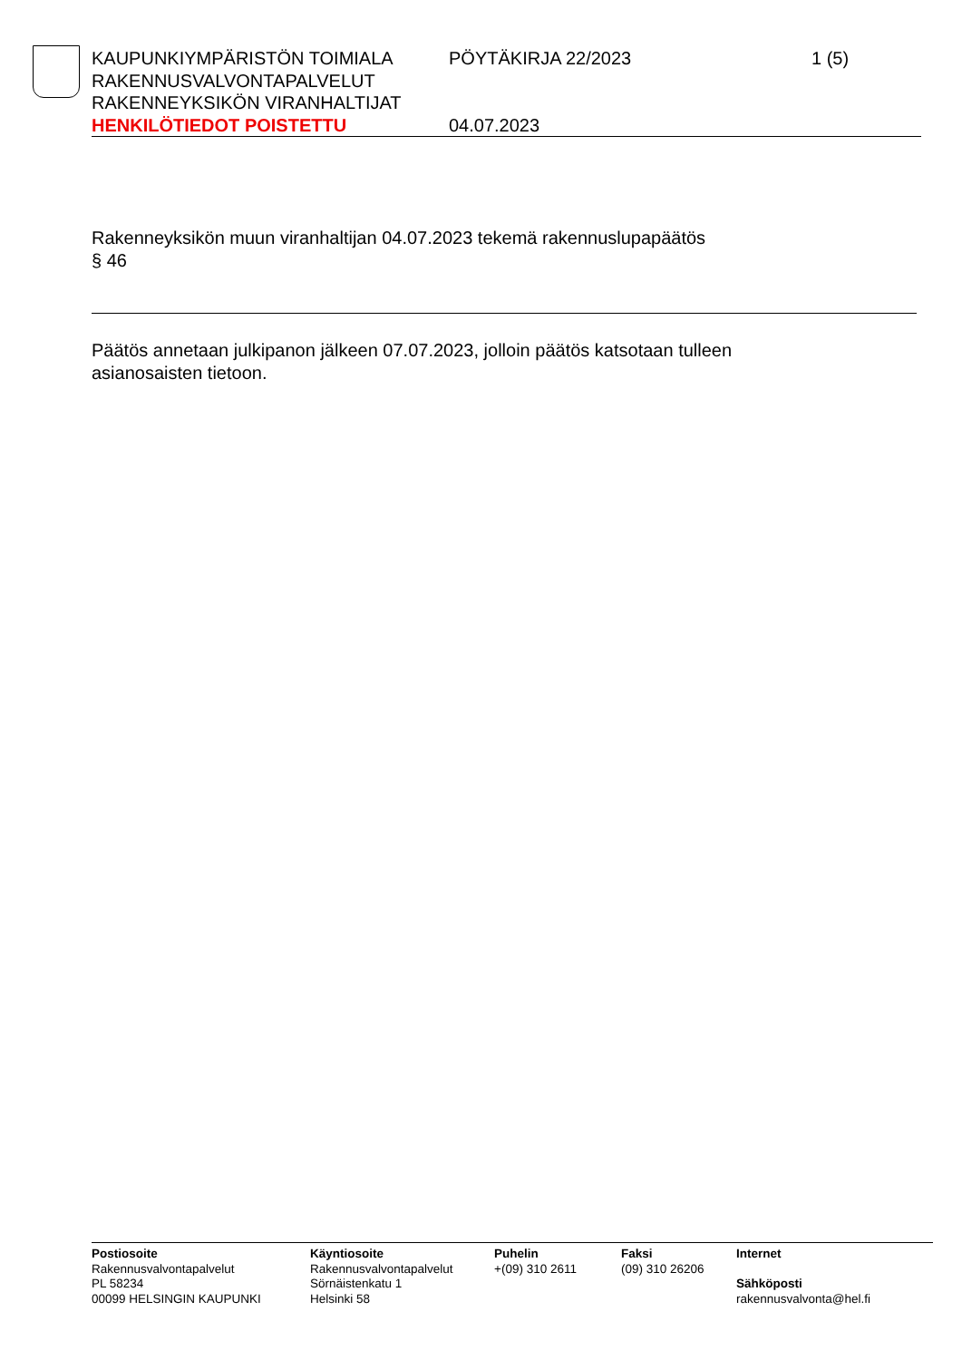KAUPUNKIYMPÄRISTÖN TOIMIALA
RAKENNUSVALVONTAPALVELUT
RAKENNEYKSIKÖN VIRANHALTIJAT
HENKILÖTIEDOT POISTETTU
PÖYTÄKIRJA 22/2023
04.07.2023
1 (5)
Rakenneyksikön muun viranhaltijan 04.07.2023 tekemä rakennuslupapäätös
§ 46
Päätös annetaan julkipanon jälkeen 07.07.2023, jolloin päätös katsotaan tulleen asianosaisten tietoon.
Postiosoite
Rakennusvalvontapalvelut
PL 58234
00099 HELSINGIN KAUPUNKI
Käyntiosoite
Rakennusvalvontapalvelut
Sörnäistenkatu 1
Helsinki 58
Puhelin
+(09) 310 2611
Faksi
(09) 310 26206
Internet
Sähköposti
rakennusvalvonta@hel.fi